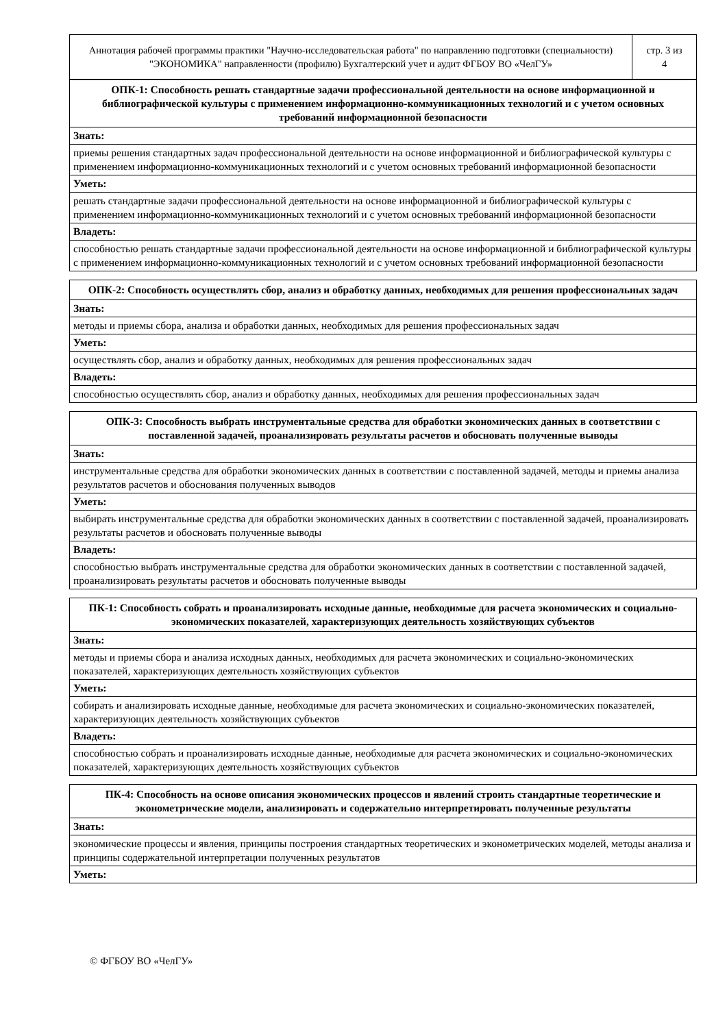| Аннотация рабочей программы практики "Научно-исследовательская работа" по направлению подготовки (специальности) "ЭКОНОМИКА" направленности (профилю) Бухгалтерский учет и аудит ФГБОУ ВО «ЧелГУ» | стр. 3 из 4 |
| ОПК-1: Способность решать стандартные задачи профессиональной деятельности на основе информационной и библиографической культуры с применением информационно-коммуникационных технологий и с учетом основных требований информационной безопасности |
| --- |
| Знать: |
| приемы решения стандартных задач профессиональной деятельности на основе информационной и библиографической культуры с применением информационно-коммуникационных технологий и с учетом основных требований информационной безопасности |
| Уметь: |
| решать стандартные задачи профессиональной деятельности на основе информационной и библиографической культуры с применением информационно-коммуникационных технологий и с учетом основных требований информационной безопасности |
| Владеть: |
| способностью решать стандартные задачи профессиональной деятельности на основе информационной и библиографической культуры с применением информационно-коммуникационных технологий и с учетом основных требований информационной безопасности |
| ОПК-2: Способность осуществлять сбор, анализ и обработку данных, необходимых для решения профессиональных задач |
| --- |
| Знать: |
| методы и приемы сбора, анализа и обработки данных, необходимых для решения профессиональных задач |
| Уметь: |
| осуществлять сбор, анализ и обработку данных, необходимых для решения профессиональных задач |
| Владеть: |
| способностью осуществлять сбор, анализ и обработку данных, необходимых для решения профессиональных задач |
| ОПК-3: Способность выбрать инструментальные средства для обработки экономических данных в соответствии с поставленной задачей, проанализировать результаты расчетов и обосновать полученные выводы |
| --- |
| Знать: |
| инструментальные средства для обработки экономических данных в соответствии с поставленной задачей, методы и приемы анализа результатов расчетов и обоснования полученных выводов |
| Уметь: |
| выбирать инструментальные средства для обработки экономических данных в соответствии с поставленной задачей, проанализировать результаты расчетов и обосновать полученные выводы |
| Владеть: |
| способностью выбрать инструментальные средства для обработки экономических данных в соответствии с поставленной задачей, проанализировать результаты расчетов и обосновать полученные выводы |
| ПК-1: Способность собрать и проанализировать исходные данные, необходимые для расчета экономических и социально-экономических показателей, характеризующих деятельность хозяйствующих субъектов |
| --- |
| Знать: |
| методы и приемы сбора и анализа исходных данных, необходимых для расчета экономических и социально-экономических показателей, характеризующих деятельность хозяйствующих субъектов |
| Уметь: |
| собирать и анализировать исходные данные, необходимые для расчета экономических и социально-экономических показателей, характеризующих деятельность хозяйствующих субъектов |
| Владеть: |
| способностью собрать и проанализировать исходные данные, необходимые для расчета экономических и социально-экономических показателей, характеризующих деятельность хозяйствующих субъектов |
| ПК-4: Способность на основе описания экономических процессов и явлений строить стандартные теоретические и эконометрические модели, анализировать и содержательно интерпретировать полученные результаты |
| --- |
| Знать: |
| экономические процессы и явления, принципы построения стандартных теоретических и эконометрических моделей, методы анализа и принципы содержательной интерпретации полученных результатов |
| Уметь: |
© ФГБОУ ВО «ЧелГУ»